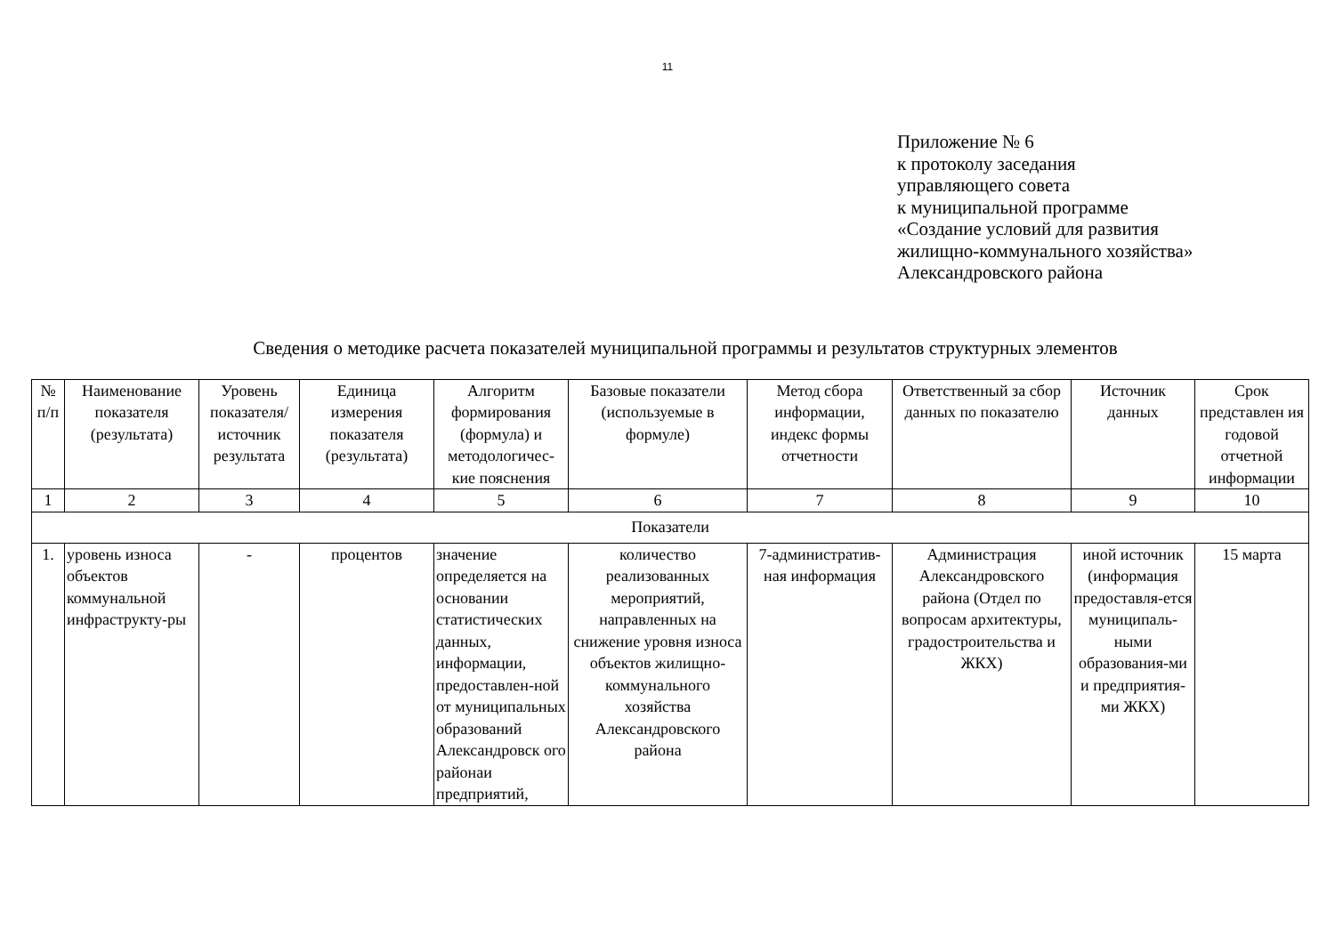11
Приложение № 6
к протоколу заседания
управляющего совета
к муниципальной программе
«Создание условий для развития
жилищно-коммунального хозяйства»
Александровского района
Сведения о методике расчета показателей муниципальной программы и результатов структурных элементов
| № п/п | Наименование показателя (результата) | Уровень показателя/ источник результата | Единица измерения показателя (результата) | Алгоритм формирования (формула) и методологичес-кие пояснения | Базовые показатели (используемые в формуле) | Метод сбора информации, индекс формы отчетности | Ответственный за сбор данных по показателю | Источник данных | Срок представлен ия годовой отчетной информации |
| --- | --- | --- | --- | --- | --- | --- | --- | --- | --- |
| 1 | 2 | 3 | 4 | 5 | 6 | 7 | 8 | 9 | 10 |
| Показатели | | | | | | | | | |
| 1. | уровень износа объектов коммунальной инфраструкту-ры | - | процентов | значение определяется на основании статистических данных, информации, предоставлен-ной от муниципальных образований Александровск ого районаи предприятий, | количество реализованных мероприятий, направленных на снижение уровня износа объектов жилищно-коммунального хозяйства Александровского района | 7-административ-ная информация | Администрация Александровского района (Отдел по вопросам архитектуры, градостроительства и ЖКХ) | иной источник (информация предоставля-ется муниципаль-ными образования-ми и предприятия-ми ЖКХ) | 15 марта |